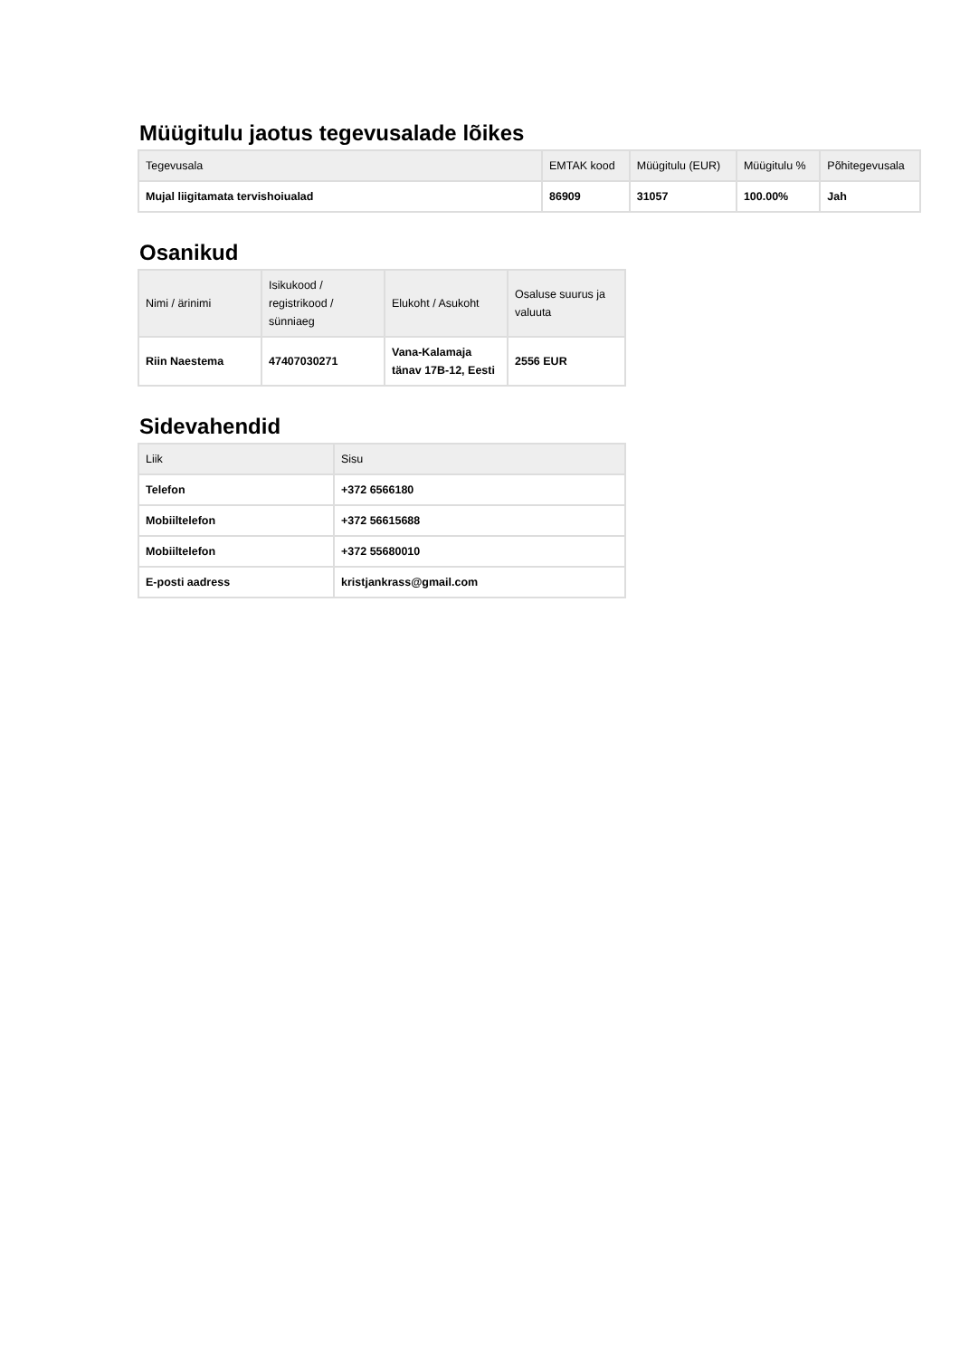Müügitulu jaotus tegevusalade lõikes
| Tegevusala | EMTAK kood | Müügitulu (EUR) | Müügitulu % | Põhitegevusala |
| --- | --- | --- | --- | --- |
| Mujal liigitamata tervishoiualad | 86909 | 31057 | 100.00% | Jah |
Osanikud
| Nimi / ärinimi | Isikukood / registrikood / sünniaeg | Elukoht / Asukoht | Osaluse suurus ja valuuta |
| --- | --- | --- | --- |
| Riin Naestema | 47407030271 | Vana-Kalamaja tänav 17B-12, Eesti | 2556 EUR |
Sidevahendid
| Liik | Sisu |
| --- | --- |
| Telefon | +372 6566180 |
| Mobiiltelefon | +372 56615688 |
| Mobiiltelefon | +372 55680010 |
| E-posti aadress | kristjankrass@gmail.com |